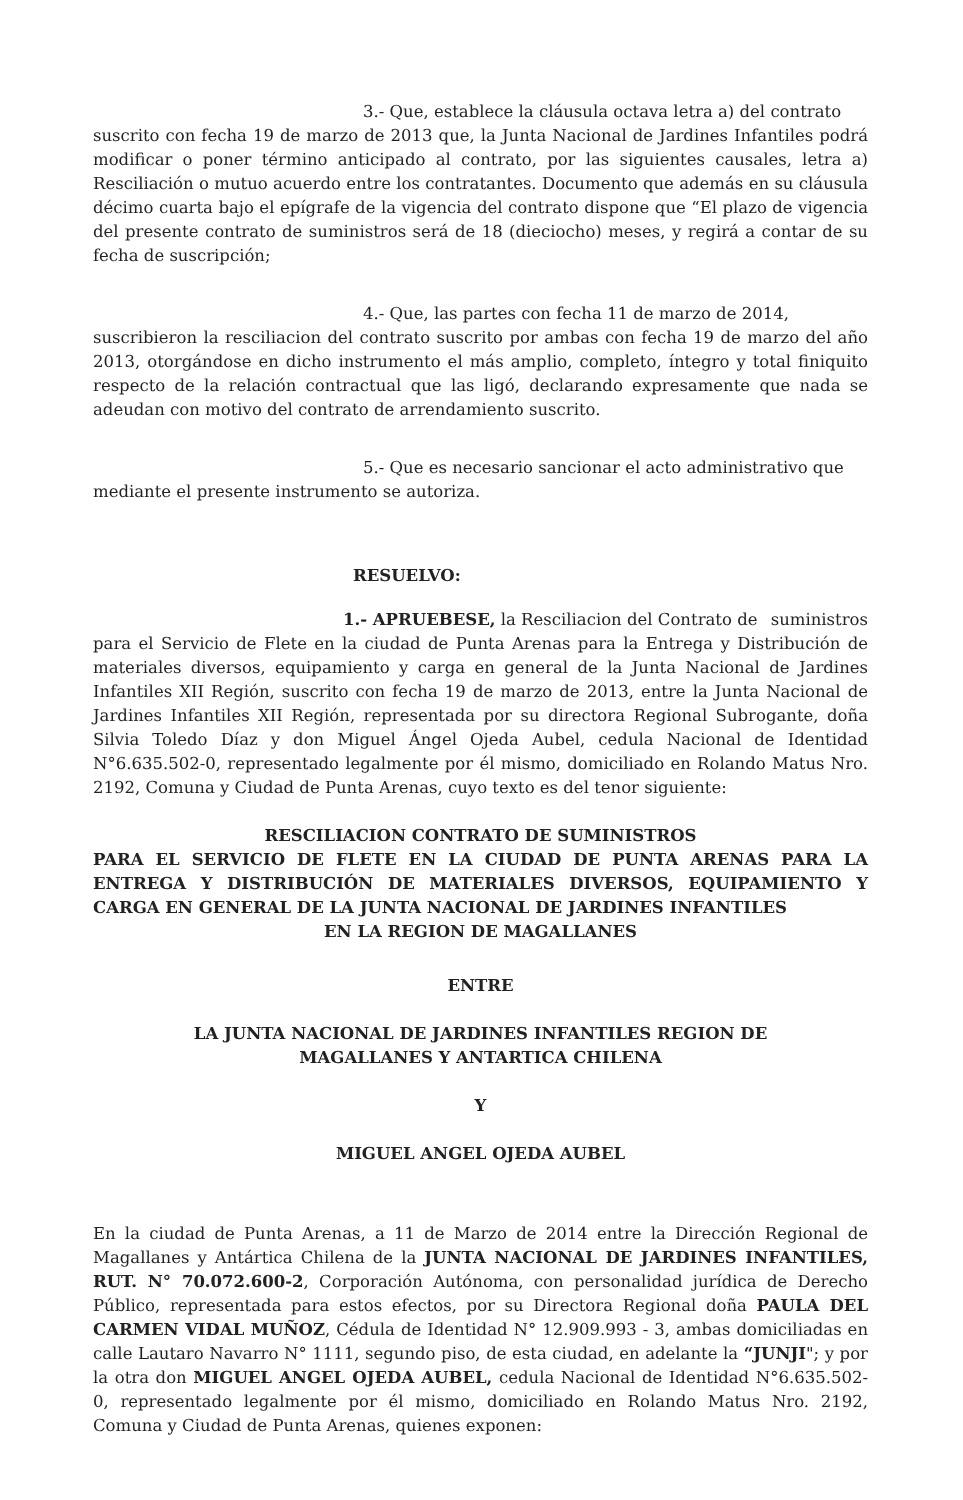3.- Que, establece la cláusula octava letra a) del contrato suscrito con fecha 19 de marzo de 2013 que, la Junta Nacional de Jardines Infantiles podrá modificar o poner término anticipado al contrato, por las siguientes causales, letra a) Resciliación o mutuo acuerdo entre los contratantes. Documento que además en su cláusula décimo cuarta bajo el epígrafe de la vigencia del contrato dispone que “El plazo de vigencia del presente contrato de suministros será de 18 (dieciocho) meses, y regirá a contar de su fecha de suscripción;
4.- Que, las partes con fecha 11 de marzo de 2014, suscribieron la resciliacion del contrato suscrito por ambas con fecha 19 de marzo del año 2013, otorgándose en dicho instrumento el más amplio, completo, íntegro y total finiquito respecto de la relación contractual que las ligó, declarando expresamente que nada se adeudan con motivo del contrato de arrendamiento suscrito.
5.- Que es necesario sancionar el acto administrativo que mediante el presente instrumento se autoriza.
RESUELVO:
1.- APRUEBESE, la Resciliacion del Contrato de suministros para el Servicio de Flete en la ciudad de Punta Arenas para la Entrega y Distribución de materiales diversos, equipamiento y carga en general de la Junta Nacional de Jardines Infantiles XII Región, suscrito con fecha 19 de marzo de 2013, entre la Junta Nacional de Jardines Infantiles XII Región, representada por su directora Regional Subrogante, doña Silvia Toledo Díaz y don Miguel Ángel Ojeda Aubel, cedula Nacional de Identidad N°6.635.502-0, representado legalmente por él mismo, domiciliado en Rolando Matus Nro. 2192, Comuna y Ciudad de Punta Arenas, cuyo texto es del tenor siguiente:
RESCILIACION CONTRATO DE SUMINISTROS
PARA EL SERVICIO DE FLETE EN LA CIUDAD DE PUNTA ARENAS PARA LA ENTREGA Y DISTRIBUCIÓN DE MATERIALES DIVERSOS, EQUIPAMIENTO Y CARGA EN GENERAL DE LA JUNTA NACIONAL DE JARDINES INFANTILES
EN LA REGION DE MAGALLANES
ENTRE
LA JUNTA NACIONAL DE JARDINES INFANTILES REGION DE
MAGALLANES Y ANTARTICA CHILENA
Y
MIGUEL ANGEL OJEDA AUBEL
En la ciudad de Punta Arenas, a 11 de Marzo de 2014 entre la Dirección Regional de Magallanes y Antártica Chilena de la JUNTA NACIONAL DE JARDINES INFANTILES, RUT. N° 70.072.600-2, Corporación Autónoma, con personalidad jurídica de Derecho Público, representada para estos efectos, por su Directora Regional doña PAULA DEL CARMEN VIDAL MUÑOZ, Cédula de Identidad N° 12.909.993 - 3, ambas domiciliadas en calle Lautaro Navarro N° 1111, segundo piso, de esta ciudad, en adelante la “JUNJI"; y por la otra don MIGUEL ANGEL OJEDA AUBEL, cedula Nacional de Identidad N°6.635.502-0, representado legalmente por él mismo, domiciliado en Rolando Matus Nro. 2192, Comuna y Ciudad de Punta Arenas, quienes exponen: